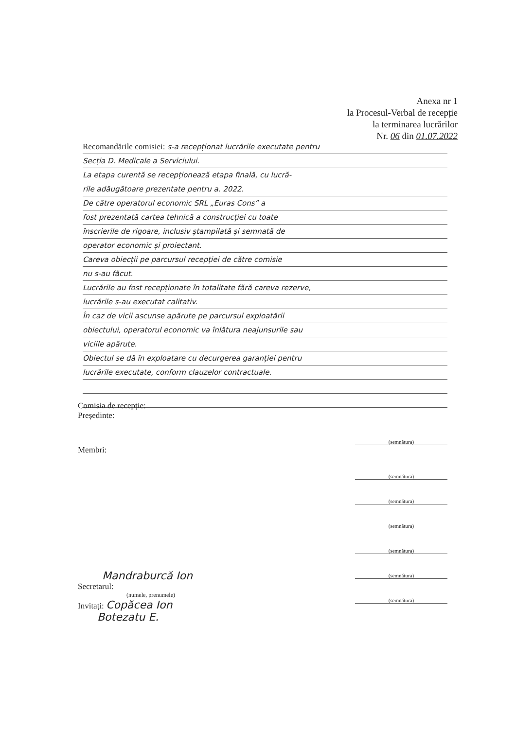Anexa nr 1
la Procesul-Verbal de recepție
la terminarea lucrărilor
Nr. 06 din 01.07.2022
Recomandările comisiei: s-a recepționat lucrările executate pentru
Secția D. Medicale a Serviciului.
La etapa curentă se recepționează etapa finală, cu lucră-
rile adăugătoare prezentate pentru a. 2022.
De către operatorul economic SRL „Euras Cons” a
fost prezentată cartea tehnică a construcției cu toate
înscrierile de rigoare, inclusiv ștampilată și semnată de
operator economic și proiectant.
Careva obiecții pe parcursul recepției de către comisie
nu s-au făcut.
Lucrările au fost recepționate în totalitate fără careva rezerve,
lucrările s-au executat calitativ.
În caz de vicii ascunse apărute pe parcursul exploatării
obiectului, operatorul economic va înlătura neajunsurile sau
viciile apărute.
Obiectul se dă în exploatare cu decurgerea garanției pentru
lucrările executate, conform clauzelor contractuale.
Comisia de recepție:
Președinte:
(semnătura)
Membri:
(semnătura)
(semnătura)
(semnătura)
(semnătura)
(semnătura)
(semnătura)
Mandraburcă Ion
Secretarul:
(numele, prenumele)
Invitați: Copăcea Ion
Botezatu E.